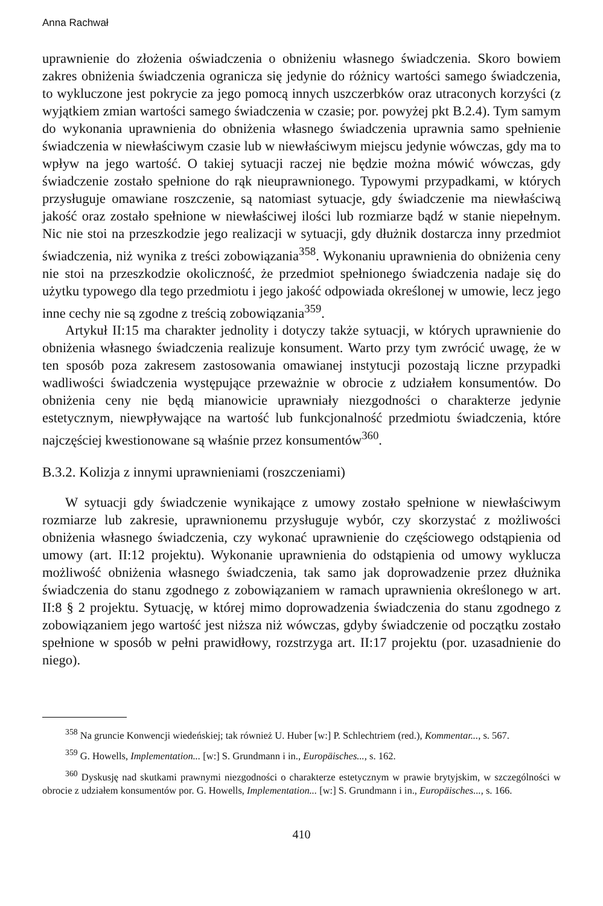Anna Rachwał
uprawnienie do złożenia oświadczenia o obniżeniu własnego świadczenia. Skoro bowiem zakres obniżenia świadczenia ogranicza się jedynie do różnicy wartości samego świadczenia, to wykluczone jest pokrycie za jego pomocą innych uszczerbków oraz utraconych korzyści (z wyjątkiem zmian wartości samego świadczenia w czasie; por. powyżej pkt B.2.4). Tym samym do wykonania uprawnienia do obniżenia własnego świadczenia uprawnia samo spełnienie świadczenia w niewłaściwym czasie lub w niewłaściwym miejscu jedynie wówczas, gdy ma to wpływ na jego wartość. O takiej sytuacji raczej nie będzie można mówić wówczas, gdy świadczenie zostało spełnione do rąk nieuprawnionego. Typowymi przypadkami, w których przysługuje omawiane roszczenie, są natomiast sytuacje, gdy świadczenie ma niewłaściwą jakość oraz zostało spełnione w niewłaściwej ilości lub rozmiarze bądź w stanie niepełnym. Nic nie stoi na przeszkodzie jego realizacji w sytuacji, gdy dłużnik dostarcza inny przedmiot świadczenia, niż wynika z treści zobowiązania<sup>358</sup>. Wykonaniu uprawnienia do obniżenia ceny nie stoi na przeszkodzie okoliczność, że przedmiot spełnionego świadczenia nadaje się do użytku typowego dla tego przedmiotu i jego jakość odpowiada określonej w umowie, lecz jego inne cechy nie są zgodne z treścią zobowiązania<sup>359</sup>.
Artykuł II:15 ma charakter jednolity i dotyczy także sytuacji, w których uprawnienie do obniżenia własnego świadczenia realizuje konsument. Warto przy tym zwrócić uwagę, że w ten sposób poza zakresem zastosowania omawianej instytucji pozostają liczne przypadki wadliwości świadczenia występujące przeważnie w obrocie z udziałem konsumentów. Do obniżenia ceny nie będą mianowicie uprawniały niezgodności o charakterze jedynie estetycznym, niewpływające na wartość lub funkcjonalność przedmiotu świadczenia, które najczęściej kwestionowane są właśnie przez konsumentów<sup>360</sup>.
B.3.2. Kolizja z innymi uprawnieniami (roszczeniami)
W sytuacji gdy świadczenie wynikające z umowy zostało spełnione w niewłaściwym rozmiarze lub zakresie, uprawnionemu przysługuje wybór, czy skorzystać z możliwości obniżenia własnego świadczenia, czy wykonać uprawnienie do częściowego odstąpienia od umowy (art. II:12 projektu). Wykonanie uprawnienia do odstąpienia od umowy wyklucza możliwość obniżenia własnego świadczenia, tak samo jak doprowadzenie przez dłużnika świadczenia do stanu zgodnego z zobowiązaniem w ramach uprawnienia określonego w art. II:8 § 2 projektu. Sytuację, w której mimo doprowadzenia świadczenia do stanu zgodnego z zobowiązaniem jego wartość jest niższa niż wówczas, gdyby świadczenie od początku zostało spełnione w sposób w pełni prawidłowy, rozstrzyga art. II:17 projektu (por. uzasadnienie do niego).
<sup>358</sup> Na gruncie Konwencji wiedeńskiej; tak również U. Huber [w:] P. Schlechtriem (red.), Kommentar..., s. 567.
<sup>359</sup> G. Howells, Implementation... [w:] S. Grundmann i in., Europäisches..., s. 162.
<sup>360</sup> Dyskusję nad skutkami prawnymi niezgodności o charakterze estetycznym w prawie brytyjskim, w szczególności w obrocie z udziałem konsumentów por. G. Howells, Implementation... [w:] S. Grundmann i in., Europäisches..., s. 166.
410